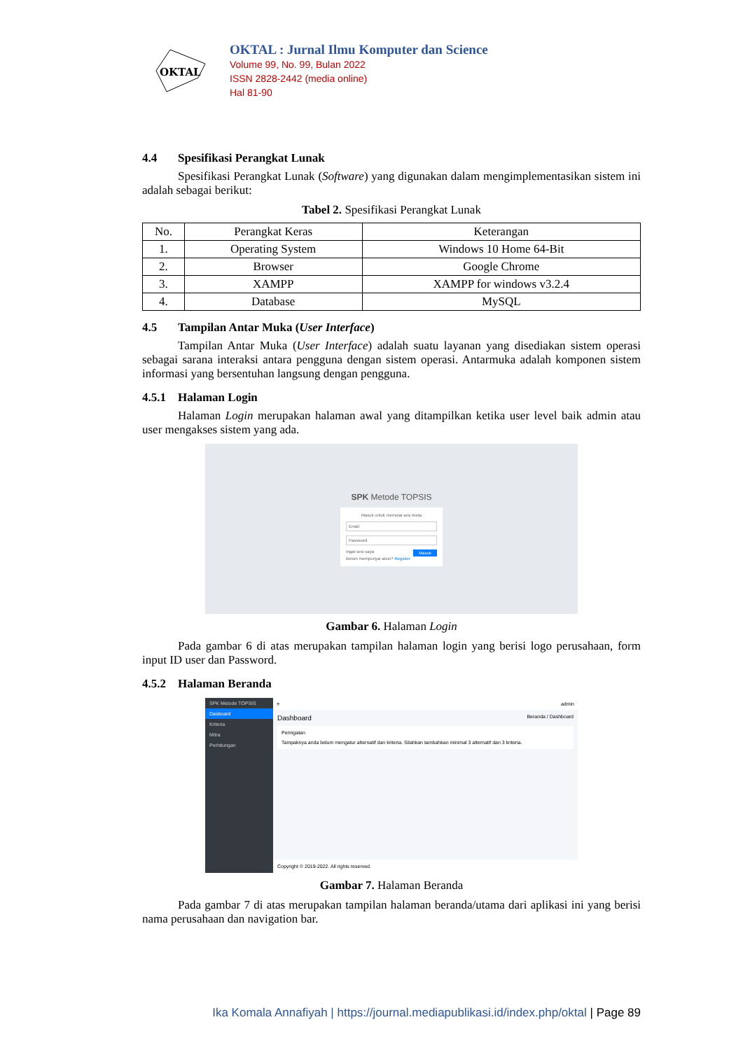OKTAL
OKTAL : Jurnal Ilmu Komputer dan Science
Volume 99, No. 99, Bulan 2022
ISSN 2828-2442 (media online)
Hal 81-90
4.4 Spesifikasi Perangkat Lunak
Spesifikasi Perangkat Lunak (Software) yang digunakan dalam mengimplementasikan sistem ini adalah sebagai berikut:
Tabel 2. Spesifikasi Perangkat Lunak
| No. | Perangkat Keras | Keterangan |
| --- | --- | --- |
| 1. | Operating System | Windows 10 Home 64-Bit |
| 2. | Browser | Google Chrome |
| 3. | XAMPP | XAMPP for windows v3.2.4 |
| 4. | Database | MySQL |
4.5 Tampilan Antar Muka (User Interface)
Tampilan Antar Muka (User Interface) adalah suatu layanan yang disediakan sistem operasi sebagai sarana interaksi antara pengguna dengan sistem operasi. Antarmuka adalah komponen sistem informasi yang bersentuhan langsung dengan pengguna.
4.5.1 Halaman Login
Halaman Login merupakan halaman awal yang ditampilkan ketika user level baik admin atau user mengakses sistem yang ada.
SPK Metode TOPSIS
Masuk untuk memulai sesi Anda
Email
Password
Ingat sesi saya Masuk
Belum mempunyai akun? Register
Gambar 6. Halaman Login
Pada gambar 6 di atas merupakan tampilan halaman login yang berisi logo perusahaan, form input ID user dan Password.
4.5.2 Halaman Beranda
SPK Metode TOPSIS
Dasboard
Kriteria
Mitra
Perhitungan
≡ admin
Dashboard Beranda / Dashboard
Peringatan
Tampaknya anda belum mengatur alternatif dan kriteria. Silahkan tambahkan minimal 3 alternatif dan 3 kriteria.
Copyright © 2019-2022. All rights reserved.
Gambar 7. Halaman Beranda
Pada gambar 7 di atas merupakan tampilan halaman beranda/utama dari aplikasi ini yang berisi nama perusahaan dan navigation bar.
Ika Komala Annafiyah | https://journal.mediapublikasi.id/index.php/oktal | Page 89